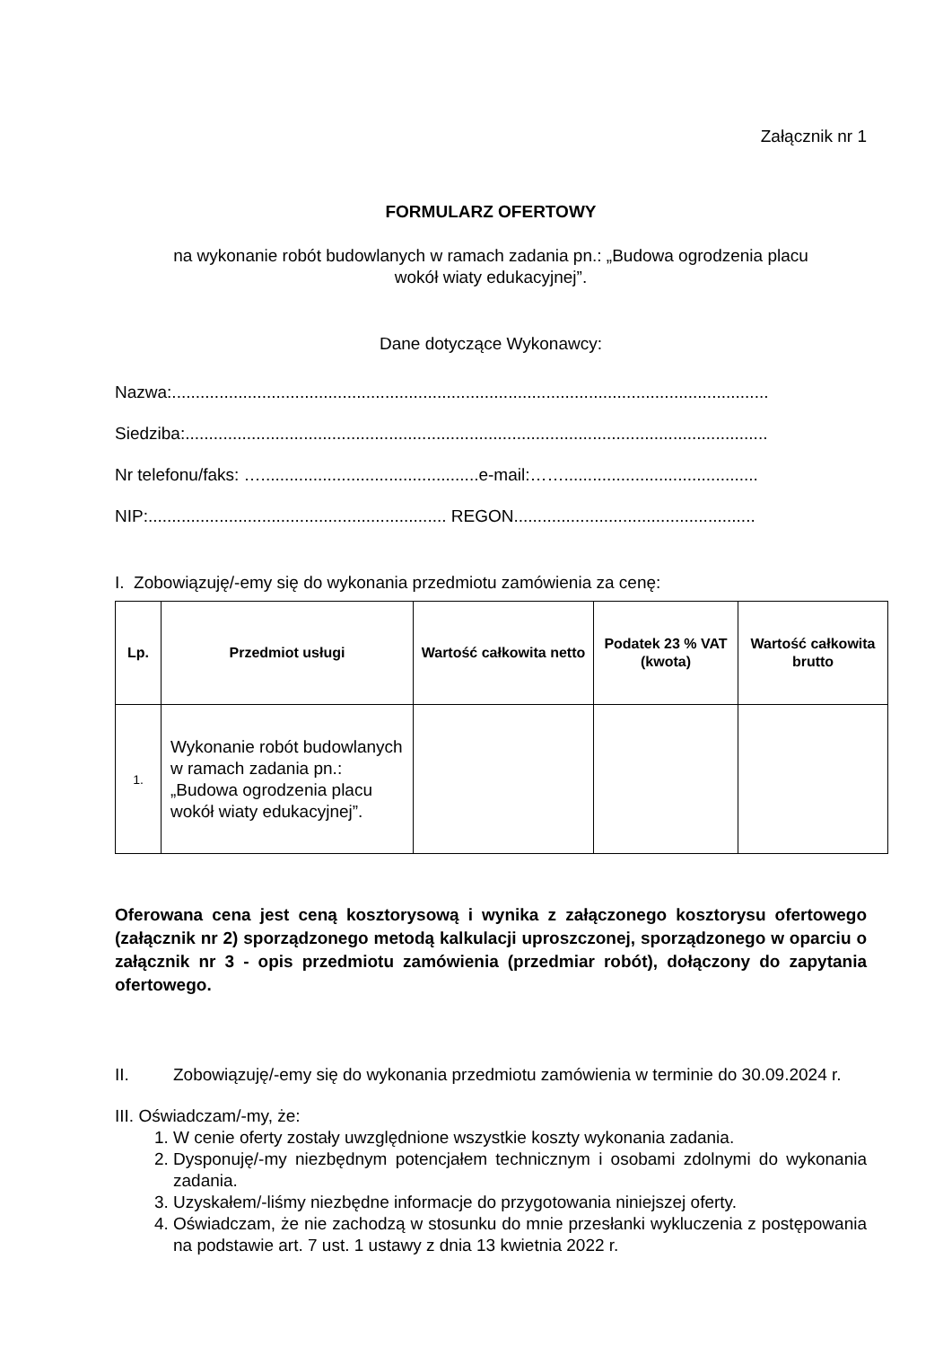Załącznik nr 1
FORMULARZ OFERTOWY
na wykonanie robót budowlanych w ramach zadania pn.: „Budowa ogrodzenia placu
wokół wiaty edukacyjnej”.
Dane dotyczące Wykonawcy:
Nazwa:..............................................................................................................................
Siedziba:...........................................................................................................................
Nr telefonu/faks: …..............................................e-mail:…….........................................
NIP:............................................................... REGON...................................................
I. Zobowiązuję/-emy się do wykonania przedmiotu zamówienia za cenę:
| Lp. | Przedmiot usługi | Wartość całkowita netto | Podatek 23 % VAT (kwota) | Wartość całkowita brutto |
| --- | --- | --- | --- | --- |
| 1. | Wykonanie robót budowlanych w ramach zadania pn.: „Budowa ogrodzenia placu wokół wiaty edukacyjnej”. | | | |
Oferowana cena jest ceną kosztorysową i wynika z załączonego kosztorysu ofertowego (załącznik nr 2) sporządzonego metodą kalkulacji uproszczonej, sporządzonego w oparciu o załącznik nr 3 - opis przedmiotu zamówienia (przedmiar robót), dołączony do zapytania ofertowego.
II. Zobowiązuję/-emy się do wykonania przedmiotu zamówienia w terminie do 30.09.2024 r.
III. Oświadczam/-my, że:
1. W cenie oferty zostały uwzględnione wszystkie koszty wykonania zadania.
2. Dysponuję/-my niezbędnym potencjałem technicznym i osobami zdolnymi do wykonania zadania.
3. Uzyskałem/-liśmy niezbędne informacje do przygotowania niniejszej oferty.
4. Oświadczam, że nie zachodzą w stosunku do mnie przesłanki wykluczenia z postępowania na podstawie art. 7 ust. 1 ustawy z dnia 13 kwietnia 2022 r.